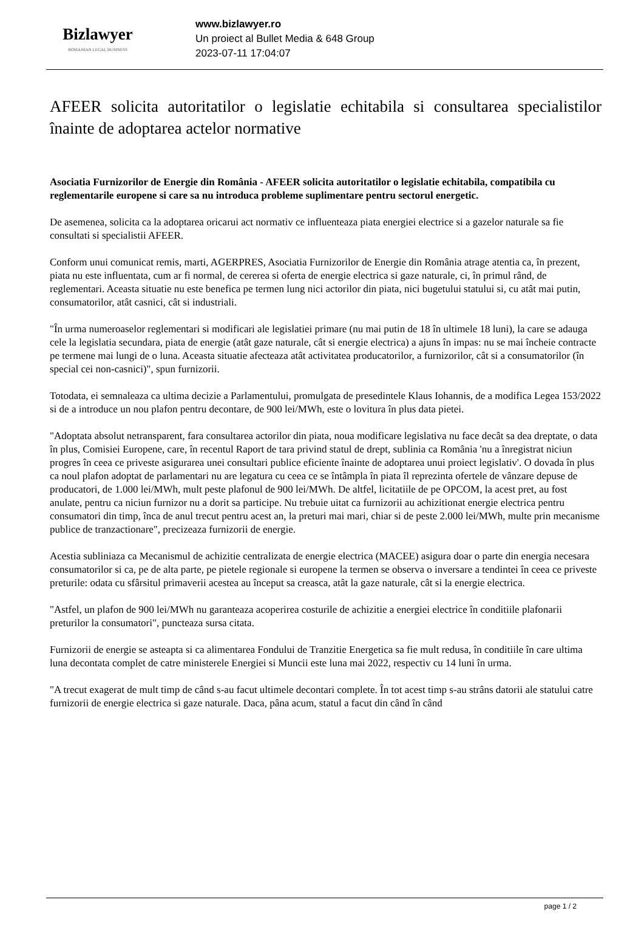Bizlawyer
ROMANIAN LEGAL BUSINESS
www.bizlawyer.ro
Un proiect al Bullet Media & 648 Group
2023-07-11 17:04:07
AFEER solicita autoritatilor o legislatie echitabila si consultarea specialistilor înainte de adoptarea actelor normative
Asociatia Furnizorilor de Energie din România - AFEER solicita autoritatilor o legislatie echitabila, compatibila cu reglementarile europene si care sa nu introduca probleme suplimentare pentru sectorul energetic.
De asemenea, solicita ca la adoptarea oricarui act normativ ce influenteaza piata energiei electrice si a gazelor naturale sa fie consultati si specialistii AFEER.
Conform unui comunicat remis, marti, AGERPRES, Asociatia Furnizorilor de Energie din România atrage atentia ca, în prezent, piata nu este influentata, cum ar fi normal, de cererea si oferta de energie electrica si gaze naturale, ci, în primul rând, de reglementari. Aceasta situatie nu este benefica pe termen lung nici actorilor din piata, nici bugetului statului si, cu atât mai putin, consumatorilor, atât casnici, cât si industriali.
"În urma numeroaselor reglementari si modificari ale legislatiei primare (nu mai putin de 18 în ultimele 18 luni), la care se adauga cele la legislatia secundara, piata de energie (atât gaze naturale, cât si energie electrica) a ajuns în impas: nu se mai încheie contracte pe termene mai lungi de o luna. Aceasta situatie afecteaza atât activitatea producatorilor, a furnizorilor, cât si a consumatorilor (în special cei non-casnici)", spun furnizorii.
Totodata, ei semnaleaza ca ultima decizie a Parlamentului, promulgata de presedintele Klaus Iohannis, de a modifica Legea 153/2022 si de a introduce un nou plafon pentru decontare, de 900 lei/MWh, este o lovitura în plus data pietei.
"Adoptata absolut netransparent, fara consultarea actorilor din piata, noua modificare legislativa nu face decât sa dea dreptate, o data în plus, Comisiei Europene, care, în recentul Raport de tara privind statul de drept, sublinia ca România 'nu a înregistrat niciun progres în ceea ce priveste asigurarea unei consultari publice eficiente înainte de adoptarea unui proiect legislativ'. O dovada în plus ca noul plafon adoptat de parlamentari nu are legatura cu ceea ce se întâmpla în piata îl reprezinta ofertele de vânzare depuse de producatori, de 1.000 lei/MWh, mult peste plafonul de 900 lei/MWh. De altfel, licitatiile de pe OPCOM, la acest pret, au fost anulate, pentru ca niciun furnizor nu a dorit sa participe. Nu trebuie uitat ca furnizorii au achizitionat energie electrica pentru consumatori din timp, înca de anul trecut pentru acest an, la preturi mai mari, chiar si de peste 2.000 lei/MWh, multe prin mecanisme publice de tranzactionare", precizeaza furnizorii de energie.
Acestia subliniaza ca Mecanismul de achizitie centralizata de energie electrica (MACEE) asigura doar o parte din energia necesara consumatorilor si ca, pe de alta parte, pe pietele regionale si europene la termen se observa o inversare a tendintei în ceea ce priveste preturile: odata cu sfârsitul primaverii acestea au început sa creasca, atât la gaze naturale, cât si la energie electrica.
"Astfel, un plafon de 900 lei/MWh nu garanteaza acoperirea costurile de achizitie a energiei electrice în conditiile plafonarii preturilor la consumatori", puncteaza sursa citata.
Furnizorii de energie se asteapta si ca alimentarea Fondului de Tranzitie Energetica sa fie mult redusa, în conditiile în care ultima luna decontata complet de catre ministerele Energiei si Muncii este luna mai 2022, respectiv cu 14 luni în urma.
"A trecut exagerat de mult timp de când s-au facut ultimele decontari complete. În tot acest timp s-au strâns datorii ale statului catre furnizorii de energie electrica si gaze naturale. Daca, pâna acum, statul a facut din când în când
page 1 / 2